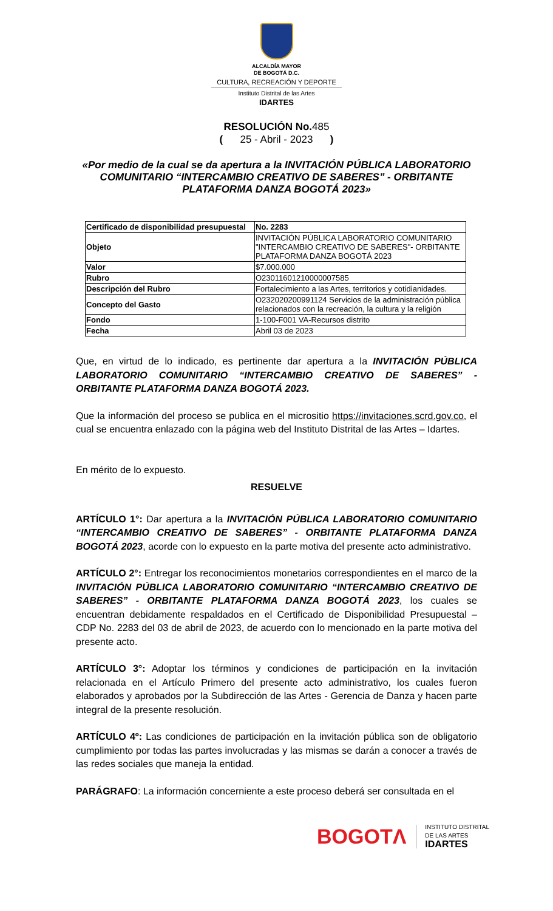ALCALDÍA MAYOR
DE BOGOTÁ D.C.
CULTURA, RECREACIÓN Y DEPORTE
Instituto Distrital de las Artes
IDARTES
RESOLUCIÓN No. 485
( 25 - Abril - 2023 )
«Por medio de la cual se da apertura a la INVITACIÓN PÚBLICA LABORATORIO COMUNITARIO “INTERCAMBIO CREATIVO DE SABERES” - ORBITANTE PLATAFORMA DANZA BOGOTÁ 2023»
| Certificado de disponibilidad presupuestal | No. 2283 |
| Objeto | INVITACIÓN PÚBLICA LABORATORIO COMUNITARIO "INTERCAMBIO CREATIVO DE SABERES"- ORBITANTE PLATAFORMA DANZA BOGOTÁ 2023 |
| Valor | $7.000.000 |
| Rubro | O23011601210000007585 |
| Descripción del Rubro | Fortalecimiento a las Artes, territorios y cotidianidades. |
| Concepto del Gasto | O232020200991124 Servicios de la administración pública relacionados con la recreación, la cultura y la religión |
| Fondo | 1-100-F001 VA-Recursos distrito |
| Fecha | Abril 03 de 2023 |
Que, en virtud de lo indicado, es pertinente dar apertura a la INVITACIÓN PÚBLICA LABORATORIO COMUNITARIO “INTERCAMBIO CREATIVO DE SABERES” - ORBITANTE PLATAFORMA DANZA BOGOTÁ 2023.
Que la información del proceso se publica en el micrositio https://invitaciones.scrd.gov.co, el cual se encuentra enlazado con la página web del Instituto Distrital de las Artes – Idartes.
En mérito de lo expuesto.
RESUELVE
ARTÍCULO 1°: Dar apertura a la INVITACIÓN PÚBLICA LABORATORIO COMUNITARIO “INTERCAMBIO CREATIVO DE SABERES” - ORBITANTE PLATAFORMA DANZA BOGOTÁ 2023, acorde con lo expuesto en la parte motiva del presente acto administrativo.
ARTÍCULO 2°: Entregar los reconocimientos monetarios correspondientes en el marco de la INVITACIÓN PÚBLICA LABORATORIO COMUNITARIO “INTERCAMBIO CREATIVO DE SABERES” - ORBITANTE PLATAFORMA DANZA BOGOTÁ 2023, los cuales se encuentran debidamente respaldados en el Certificado de Disponibilidad Presupuestal – CDP No. 2283 del 03 de abril de 2023, de acuerdo con lo mencionado en la parte motiva del presente acto.
ARTÍCULO 3°: Adoptar los términos y condiciones de participación en la invitación relacionada en el Artículo Primero del presente acto administrativo, los cuales fueron elaborados y aprobados por la Subdirección de las Artes - Gerencia de Danza y hacen parte integral de la presente resolución.
ARTÍCULO 4º: Las condiciones de participación en la invitación pública son de obligatorio cumplimiento por todas las partes involucradas y las mismas se darán a conocer a través de las redes sociales que maneja la entidad.
PARÁGRAFO: La información concerniente a este proceso deberá ser consultada en el
BOGOTΛ
INSTITUTO DISTRITAL
DE LAS ARTES
IDARTES